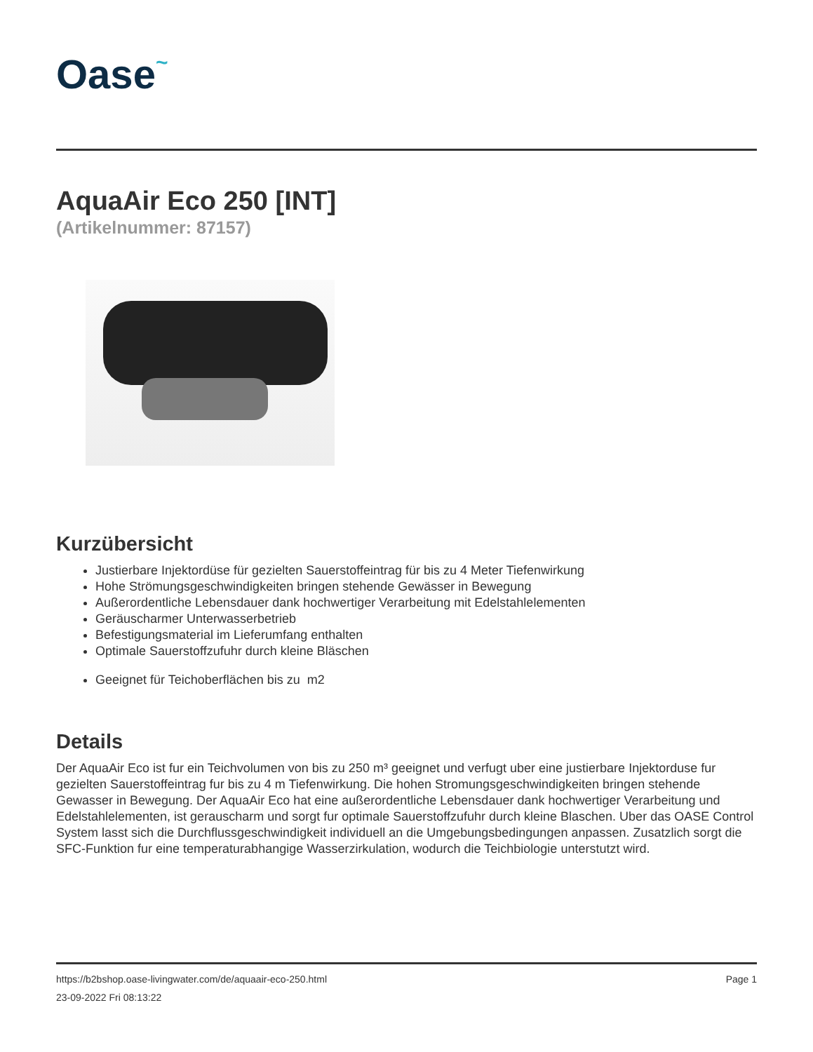Oase~
AquaAir Eco 250 [INT]
(Artikelnummer: 87157)
Kurzübersicht
Justierbare Injektordüse für gezielten Sauerstoffeintrag für bis zu 4 Meter Tiefenwirkung
Hohe Strömungsgeschwindigkeiten bringen stehende Gewässer in Bewegung
Außerordentliche Lebensdauer dank hochwertiger Verarbeitung mit Edelstahlelementen
Geräuscharmer Unterwasserbetrieb
Befestigungsmaterial im Lieferumfang enthalten
Optimale Sauerstoffzufuhr durch kleine Bläschen
Geeignet für Teichoberflächen bis zu m2
Details
Der AquaAir Eco ist fur ein Teichvolumen von bis zu 250 m³ geeignet und verfugt uber eine justierbare Injektorduse fur gezielten Sauerstoffeintrag fur bis zu 4 m Tiefenwirkung. Die hohen Stromungsgeschwindigkeiten bringen stehende Gewasser in Bewegung. Der AquaAir Eco hat eine außerordentliche Lebensdauer dank hochwertiger Verarbeitung und Edelstahlelementen, ist gerauscharm und sorgt fur optimale Sauerstoffzufuhr durch kleine Blaschen. Uber das OASE Control System lasst sich die Durchflussgeschwindigkeit individuell an die Umgebungsbedingungen anpassen. Zusatzlich sorgt die SFC-Funktion fur eine temperaturabhangige Wasserzirkulation, wodurch die Teichbiologie unterstutzt wird.
https://b2bshop.oase-livingwater.com/de/aquaair-eco-250.html
23-09-2022 Fri 08:13:22
Page 1